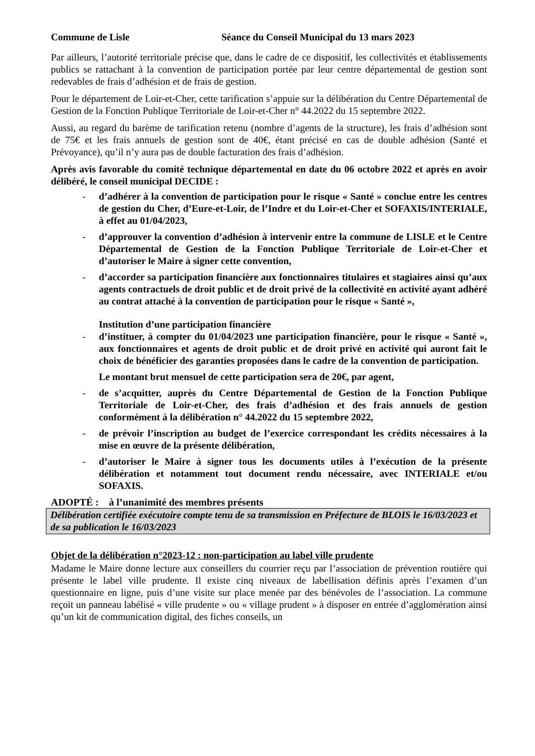Commune de Lisle Séance du Conseil Municipal du 13 mars 2023
Par ailleurs, l’autorité territoriale précise que, dans le cadre de ce dispositif, les collectivités et établissements publics se rattachant à la convention de participation portée par leur centre départemental de gestion sont redevables de frais d’adhésion et de frais de gestion.
Pour le département de Loir-et-Cher, cette tarification s’appuie sur la délibération du Centre Départemental de Gestion de la Fonction Publique Territoriale de Loir-et-Cher n° 44.2022 du 15 septembre 2022.
Aussi, au regard du barème de tarification retenu (nombre d’agents de la structure), les frais d’adhésion sont de 75€ et les frais annuels de gestion sont de 40€, étant précisé en cas de double adhésion (Santé et Prévoyance), qu’il n’y aura pas de double facturation des frais d’adhésion.
Après avis favorable du comité technique départemental en date du 06 octobre 2022 et après en avoir délibéré, le conseil municipal DECIDE :
- d’adhérer à la convention de participation pour le risque « Santé » conclue entre les centres de gestion du Cher, d’Eure-et-Loir, de l’Indre et du Loir-et-Cher et SOFAXIS/INTERIALE, à effet au 01/04/2023,
- d’approuver la convention d’adhésion à intervenir entre la commune de LISLE et le Centre Départemental de Gestion de la Fonction Publique Territoriale de Loir-et-Cher et d’autoriser le Maire à signer cette convention,
- d’accorder sa participation financière aux fonctionnaires titulaires et stagiaires ainsi qu’aux agents contractuels de droit public et de droit privé de la collectivité en activité ayant adhéré au contrat attaché à la convention de participation pour le risque « Santé »,
Institution d’une participation financière
- d’instituer, à compter du 01/04/2023 une participation financière, pour le risque « Santé », aux fonctionnaires et agents de droit public et de droit privé en activité qui auront fait le choix de bénéficier des garanties proposées dans le cadre de la convention de participation.
Le montant brut mensuel de cette participation sera de 20€, par agent,
- de s’acquitter, auprès du Centre Départemental de Gestion de la Fonction Publique Territoriale de Loir-et-Cher, des frais d’adhésion et des frais annuels de gestion conformément à la délibération n° 44.2022 du 15 septembre 2022,
- de prévoir l’inscription au budget de l’exercice correspondant les crédits nécessaires à la mise en œuvre de la présente délibération,
- d’autoriser le Maire à signer tous les documents utiles à l’exécution de la présente délibération et notamment tout document rendu nécessaire, avec INTERIALE et/ou SOFAXIS.
ADOPTÉ : à l’unanimité des membres présents
Délibération certifiée exécutoire compte tenu de sa transmission en Préfecture de BLOIS le 16/03/2023 et de sa publication le 16/03/2023
Objet de la délibération n°2023-12 : non-participation au label ville prudente
Madame le Maire donne lecture aux conseillers du courrier reçu par l’association de prévention routière qui présente le label ville prudente. Il existe cinq niveaux de labellisation définis après l’examen d’un questionnaire en ligne, puis d’une visite sur place menée par des bénévoles de l’association. La commune reçoit un panneau labélisé « ville prudente » ou « village prudent » à disposer en entrée d’agglomération ainsi qu’un kit de communication digital, des fiches conseils, un